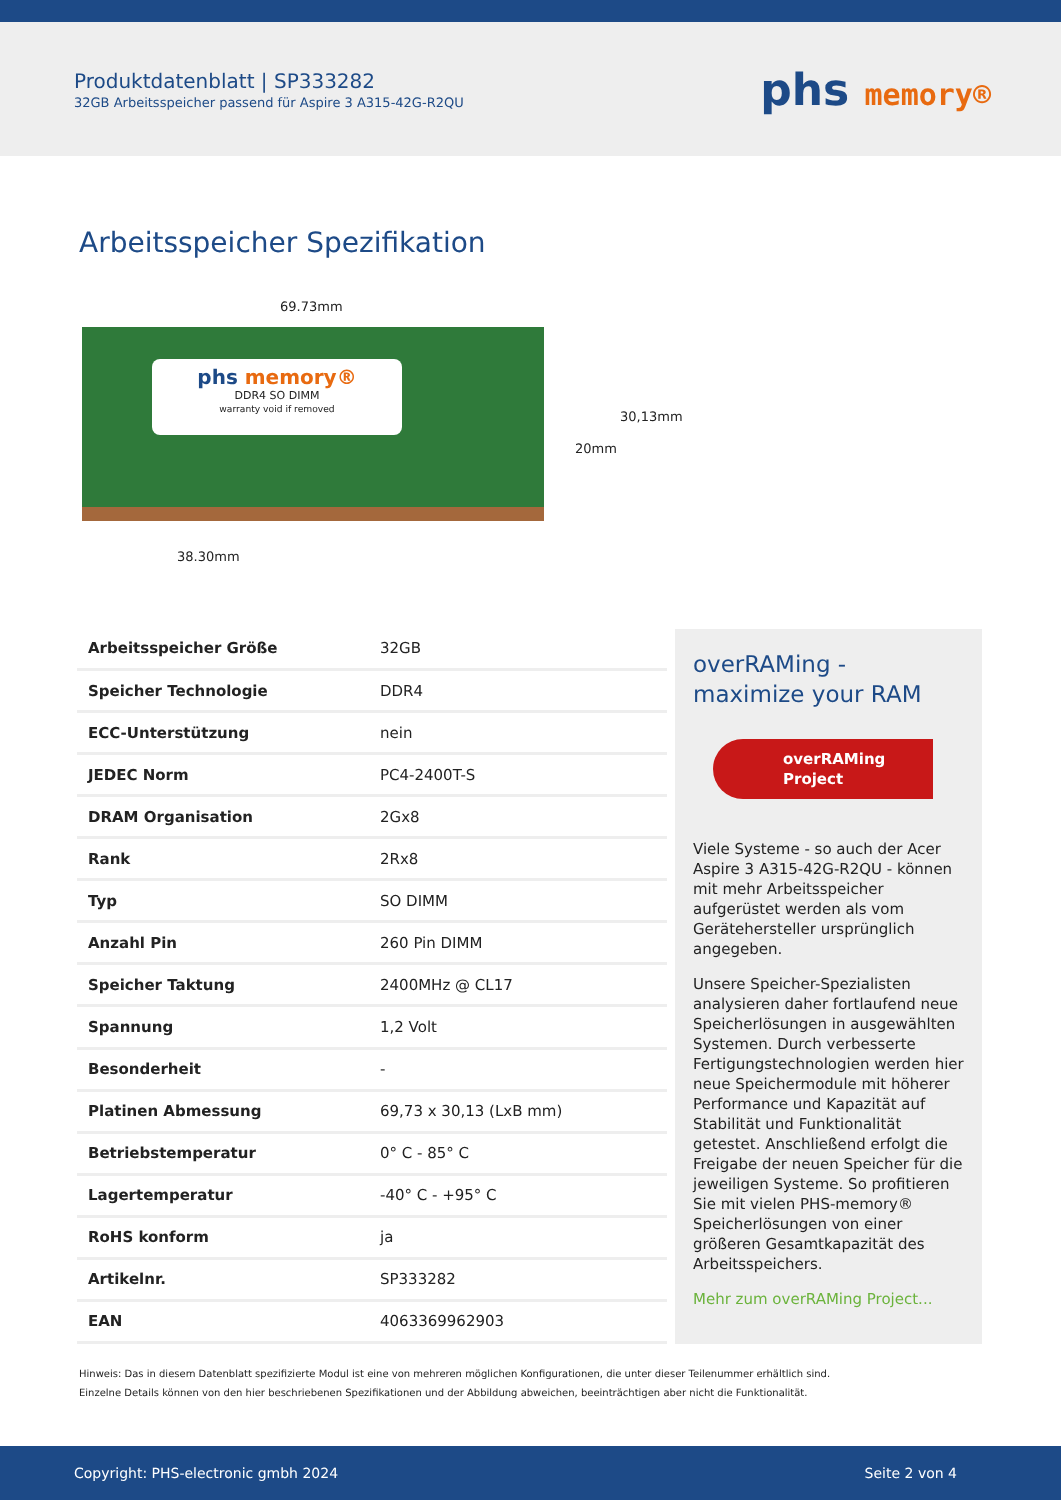Produktdatenblatt | SP333282
32GB Arbeitsspeicher passend für Aspire 3 A315-42G-R2QU
phs memory®
Arbeitsspeicher Spezifikation
69.73mm
phs memory®
DDR4 SO DIMM
warranty void if removed
30,13mm
20mm
38.30mm
| Arbeitsspeicher Größe | 32GB |
| Speicher Technologie | DDR4 |
| ECC-Unterstützung | nein |
| JEDEC Norm | PC4-2400T-S |
| DRAM Organisation | 2Gx8 |
| Rank | 2Rx8 |
| Typ | SO DIMM |
| Anzahl Pin | 260 Pin DIMM |
| Speicher Taktung | 2400MHz @ CL17 |
| Spannung | 1,2 Volt |
| Besonderheit | - |
| Platinen Abmessung | 69,73 x 30,13 (LxB mm) |
| Betriebstemperatur | 0° C - 85° C |
| Lagertemperatur | -40° C - +95° C |
| RoHS konform | ja |
| Artikelnr. | SP333282 |
| EAN | 4063369962903 |
overRAMing -
maximize your RAM
overRAMing
Project
Viele Systeme - so auch der Acer Aspire 3 A315-42G-R2QU - können mit mehr Arbeitsspeicher aufgerüstet werden als vom Gerätehersteller ursprünglich angegeben.
Unsere Speicher-Spezialisten analysieren daher fortlaufend neue Speicherlösungen in ausgewählten Systemen. Durch verbesserte Fertigungstechnologien werden hier neue Speichermodule mit höherer Performance und Kapazität auf Stabilität und Funktionalität getestet. Anschließend erfolgt die Freigabe der neuen Speicher für die jeweiligen Systeme. So profitieren Sie mit vielen PHS-memory® Speicherlösungen von einer größeren Gesamtkapazität des Arbeitsspeichers.
Mehr zum overRAMing Project...
Hinweis: Das in diesem Datenblatt spezifizierte Modul ist eine von mehreren möglichen Konfigurationen, die unter dieser Teilenummer erhältlich sind.
Einzelne Details können von den hier beschriebenen Spezifikationen und der Abbildung abweichen, beeinträchtigen aber nicht die Funktionalität.
Copyright: PHS-electronic gmbh 2024 Seite 2 von 4